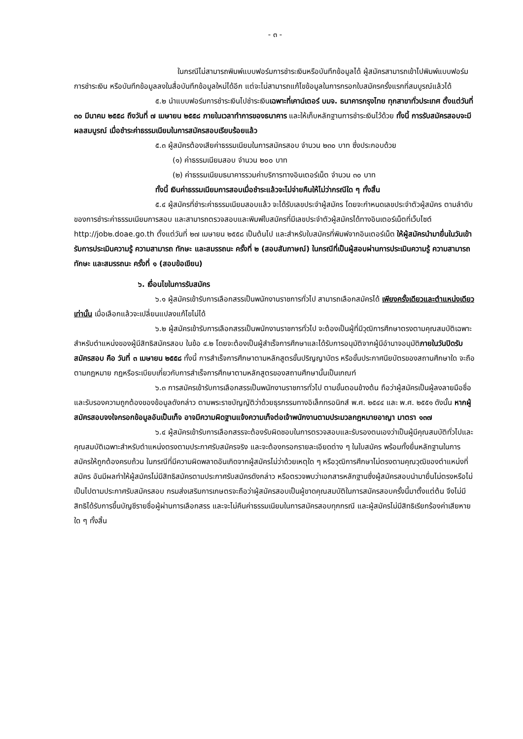- ๓ -
ในกรณีไม่สามารถพิมพ์แบบฟอร์มการชำระเงินหรือบันทึกข้อมูลได้ ผู้สมัครสามารถเข้าไปพิมพ์แบบฟอร์มการชำระเงิน หรือบันทึกข้อมูลลงในสื่อบันทึกข้อมูลใหม่ได้อีก แต่จะไม่สามารถแก้ไขข้อมูลในการกรอกใบสมัครครั้งแรกที่สมบูรณ์แล้วได้
๕.๒ นำแบบฟอร์มการชำระเงินไปชำระเงินเฉพาะที่เคาน์เตอร์ บมจ. ธนาคารกรุงไทย ทุกสาขาทั่วประเทศ ตั้งแต่วันที่ ๓๐ มีนาคม ๒๕๕๘ ถึงวันที่ ๗ เมษายน ๒๕๕๘ ภายในเวลาทำการของธนาคาร และให้เก็บหลักฐานการชำระเงินไว้ด้วย ทั้งนี้ การรับสมัครสอบจะมีผลสมบูรณ์ เมื่อชำระค่าธรรมเนียมในการสมัครสอบเรียบร้อยแล้ว
๕.๓ ผู้สมัครต้องเสียค่าธรรมเนียมในการสมัครสอบ จำนวน ๒๓๐ บาท ซึ่งประกอบด้วย
(๑) ค่าธรรมเนียมสอบ จำนวน ๒๐๐ บาท
(๒) ค่าธรรมเนียมธนาคารรวมค่าบริการทางอินเตอร์เน็ต จำนวน ๓๐ บาท
ทั้งนี้ เงินค่าธรรมเนียมการสอบเมื่อชำระแล้วจะไม่จ่ายคืนให้ไม่ว่ากรณีใด ๆ ทั้งสิ้น
๕.๔ ผู้สมัครที่ชำระค่าธรรมเนียมสอบแล้ว จะได้รับเลขประจำผู้สมัคร โดยจะกำหนดเลขประจำตัวผู้สมัคร ตามลำดับของการชำระค่าธรรมเนียมการสอบ และสามารถตรวจสอบและพิมพ์ใบสมัครที่มีเลขประจำตัวผู้สมัครได้ทางอินเตอร์เน็ตที่เว็บไซต์ http://job๒.doae.go.th ตั้งแต่วันที่ ๒๗ เมษายน ๒๕๕๘ เป็นต้นไป และสำหรับใบสมัครที่พิมพ์จากอินเตอร์เน็ต ให้ผู้สมัครนำมายื่นในวันเข้ารับการประเมินความรู้ ความสามารถ ทักษะ และสมรรถนะ ครั้งที่ ๒ (สอบสัมภาษณ์) ในกรณีที่เป็นผู้สอบผ่านการประเมินความรู้ ความสามารถ ทักษะ และสมรรถนะ ครั้งที่ ๑ (สอบข้อเขียน)
๖. เงื่อนไขในการรับสมัคร
๖.๑ ผู้สมัครเข้ารับการเลือกสรรเป็นพนักงานราชการทั่วไป สามารถเลือกสมัครได้ เพียงครั้งเดียวและตำแหน่งเดียวเท่านั้น เมื่อเลือกแล้วจะเปลี่ยนแปลงแก้ไขไม่ได้
๖.๒ ผู้สมัครเข้ารับการเลือกสรรเป็นพนักงานราชการทั่วไป จะต้องเป็นผู้ที่มีวุฒิการศึกษาตรงตามคุณสมบัติเฉพาะสำหรับตำแหน่งของผู้มีสิทธิสมัครสอบ ในข้อ ๔.๒ โดยจะต้องเป็นผู้สำเร็จการศึกษาและได้รับการอนุมัติจากผู้มีอำนาจอนุมัติภายในวันปิดรับสมัครสอบ คือ วันที่ ๓ เมษายน ๒๕๕๘ ทั้งนี้ การสำเร็จการศึกษาตามหลักสูตรขั้นปริญญาบัตร หรือขั้นประกาศนียบัตรของสถานศึกษาใด จะถือตามกฎหมาย กฎหรือระเบียบเกี่ยวกับการสำเร็จการศึกษาตามหลักสูตรของสถานศึกษานั้นเป็นเกณฑ์
๖.๓ การสมัครเข้ารับการเลือกสรรเป็นพนักงานราชการทั่วไป ตามขั้นตอนข้างต้น ถือว่าผู้สมัครเป็นผู้ลงลายมือชื่อและรับรองความถูกต้องของข้อมูลดังกล่าว ตามพระราชบัญญัติว่าด้วยธุรกรรมทางอิเล็กทรอนิกส์ พ.ศ. ๒๕๔๔ และ พ.ศ. ๒๕๕๑ ดังนั้น หากผู้สมัครสอบจงใจกรอกข้อมูลอันเป็นเท็จ อาจมีความผิดฐานแจ้งความเท็จต่อเจ้าพนักงานตามประมวลกฎหมายอาญา มาตรา ๑๓๗
๖.๔ ผู้สมัครเข้ารับการเลือกสรรจะต้องรับผิดชอบในการตรวจสอบและรับรองตนเองว่าเป็นผู้มีคุณสมบัติทั่วไปและคุณสมบัติเฉพาะสำหรับตำแหน่งตรงตามประกาศรับสมัครจริง และจะต้องกรอกรายละเอียดต่าง ๆ ในใบสมัคร พร้อมทั้งยื่นหลักฐานในการสมัครให้ถูกต้องครบถ้วน ในกรณีที่มีความผิดพลาดอันเกิดจากผู้สมัครไม่ว่าด้วยเหตุใด ๆ หรือวุฒิการศึกษาไม่ตรงตามคุณวุฒิของตำแหน่งที่สมัคร อันมีผลทำให้ผู้สมัครไม่มีสิทธิสมัครตามประกาศรับสมัครดังกล่าว หรือตรวจพบว่าเอกสารหลักฐานซึ่งผู้สมัครสอบนำมายื่นไม่ตรงหรือไม่เป็นไปตามประกาศรับสมัครสอบ กรมส่งเสริมการเกษตรจะถือว่าผู้สมัครสอบเป็นผู้ขาดคุณสมบัติในการสมัครสอบครั้งนี้มาตั้งแต่ต้น จึงไม่มีสิทธิได้รับการขึ้นบัญชีรายชื่อผู้ผ่านการเลือกสรร และจะไม่คืนค่าธรรมเนียมในการสมัครสอบทุกกรณี และผู้สมัครไม่มีสิทธิเรียกร้องค่าเสียหายใด ๆ ทั้งสิ้น